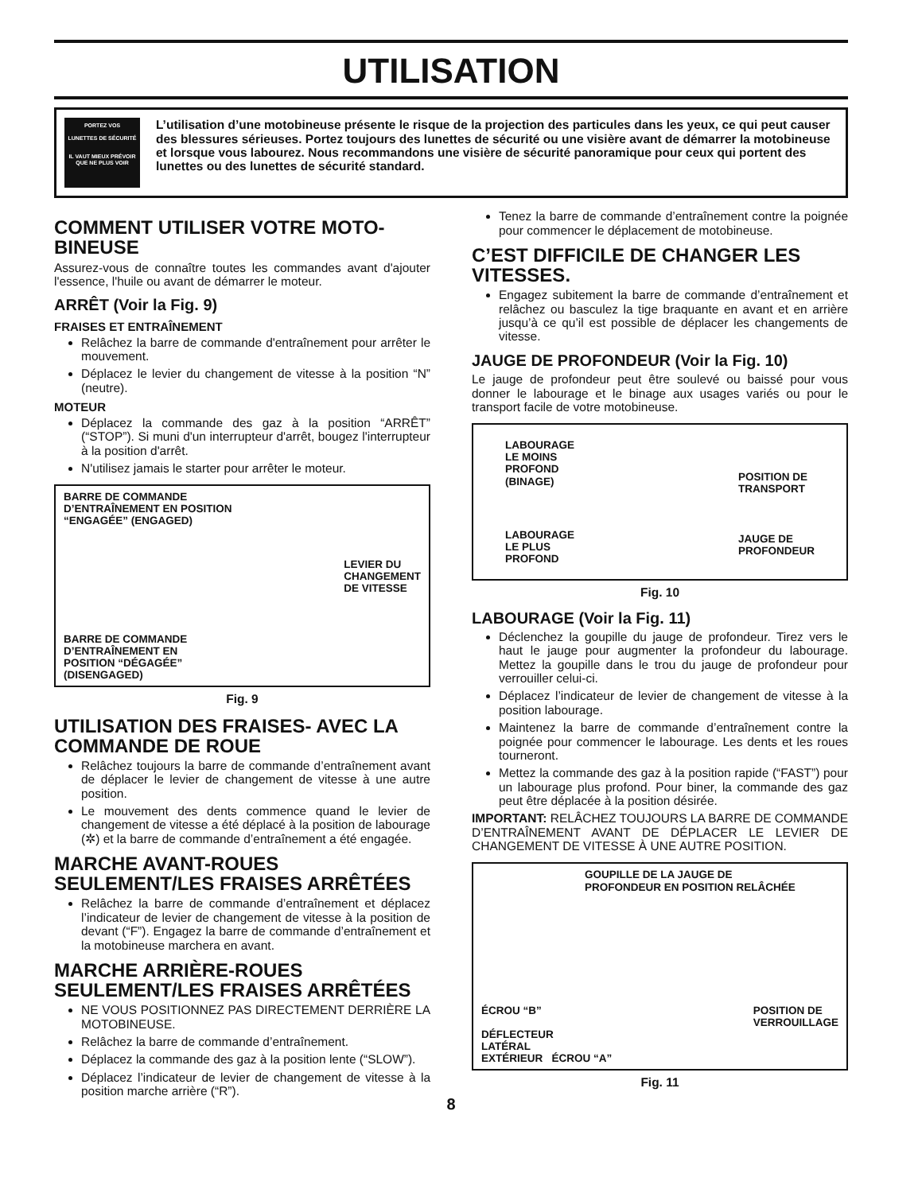UTILISATION
PORTEZ VOS
LUNETTES DE SÉCURITÉ
IL VAUT MIEUX PRÉVOIR QUE NE PLUS VOIR
L’utilisation d’une motobineuse présente le risque de la projection des particules dans les yeux, ce qui peut causer des blessures sérieuses. Portez toujours des lunettes de sécurité ou une visière avant de démarrer la motobineuse et lorsque vous labourez. Nous recommandons une visière de sécurité panoramique pour ceux qui portent des lunettes ou des lunettes de sécurité standard.
COMMENT UTILISER VOTRE MOTO-BINEUSE
Assurez-vous de connaître toutes les commandes avant d'ajouter l'essence, l'huile ou avant de démarrer le moteur.
ARRÊT (Voir la Fig. 9)
FRAISES ET ENTRAÎNEMENT
Relâchez la barre de commande d'entraînement pour arrêter le mouvement.
Déplacez le levier du changement de vitesse à la position “N” (neutre).
MOTEUR
Déplacez la commande des gaz à la position “ARRÊT” (“STOP”). Si muni d'un interrupteur d'arrêt, bougez l'interrupteur à la position d'arrêt.
N'utilisez jamais le starter pour arrêter le moteur.
BARRE DE COMMANDE
D’ENTRAÎNEMENT EN POSITION
“ENGAGÉE” (ENGAGED)
BARRE DE COMMANDE
D’ENTRAÎNEMENT EN
POSITION “DÉGAGÉE”
(DISENGAGED)
LEVIER DU
CHANGEMENT
DE VITESSE
Fig. 9
UTILISATION DES FRAISES- AVEC LA COMMANDE DE ROUE
Relâchez toujours la barre de commande d’entraînement avant de déplacer le levier de changement de vitesse à une autre position.
Le mouvement des dents commence quand le levier de changement de vitesse a été déplacé à la position de labourage (✲) et la barre de commande d’entraînement a été engagée.
MARCHE AVANT-ROUES SEULEMENT/LES FRAISES ARRÊTÉES
Relâchez la barre de commande d’entraînement et déplacez l’indicateur de levier de changement de vitesse à la position de devant (“F”). Engagez la barre de commande d’entraînement et la motobineuse marchera en avant.
MARCHE ARRIÈRE-ROUES SEULEMENT/LES FRAISES ARRÊTÉES
NE VOUS POSITIONNEZ PAS DIRECTEMENT DERRIÈRE LA MOTOBINEUSE.
Relâchez la barre de commande d’entraînement.
Déplacez la commande des gaz à la position lente (“SLOW”).
Déplacez l’indicateur de levier de changement de vitesse à la position marche arrière (“R”).
Tenez la barre de commande d’entraînement contre la poignée pour commencer le déplacement de motobineuse.
C’EST DIFFICILE DE CHANGER LES VITESSES.
Engagez subitement la barre de commande d’entraînement et relâchez ou basculez la tige braquante en avant et en arrière jusqu’à ce qu’il est possible de déplacer les changements de vitesse.
JAUGE DE PROFONDEUR (Voir la Fig. 10)
Le jauge de profondeur peut être soulevé ou baissé pour vous donner le labourage et le binage aux usages variés ou pour le transport facile de votre motobineuse.
LABOURAGE
LE MOINS
PROFOND
(BINAGE)
LABOURAGE
LE PLUS
PROFOND
POSITION DE
TRANSPORT
JAUGE DE
PROFONDEUR
Fig. 10
LABOURAGE (Voir la Fig. 11)
Déclenchez la goupille du jauge de profondeur. Tirez vers le haut le jauge pour augmenter la profondeur du labourage. Mettez la goupille dans le trou du jauge de profondeur pour verrouiller celui-ci.
Déplacez l’indicateur de levier de changement de vitesse à la position labourage.
Maintenez la barre de commande d’entraînement contre la poignée pour commencer le labourage. Les dents et les roues tourneront.
Mettez la commande des gaz à la position rapide (“FAST”) pour un labourage plus profond. Pour biner, la commande des gaz peut être déplacée à la position désirée.
IMPORTANT: RELÂCHEZ TOUJOURS LA BARRE DE COMMANDE D’ENTRAÎNEMENT AVANT DE DÉPLACER LE LEVIER DE CHANGEMENT DE VITESSE À UNE AUTRE POSITION.
GOUPILLE DE LA JAUGE DE
PROFONDEUR EN POSITION RELÂCHÉE
ÉCROU “B”
DÉFLECTEUR
LATÉRAL
EXTÉRIEUR ÉCROU “A”
POSITION DE
VERROUILLAGE
Fig. 11
8